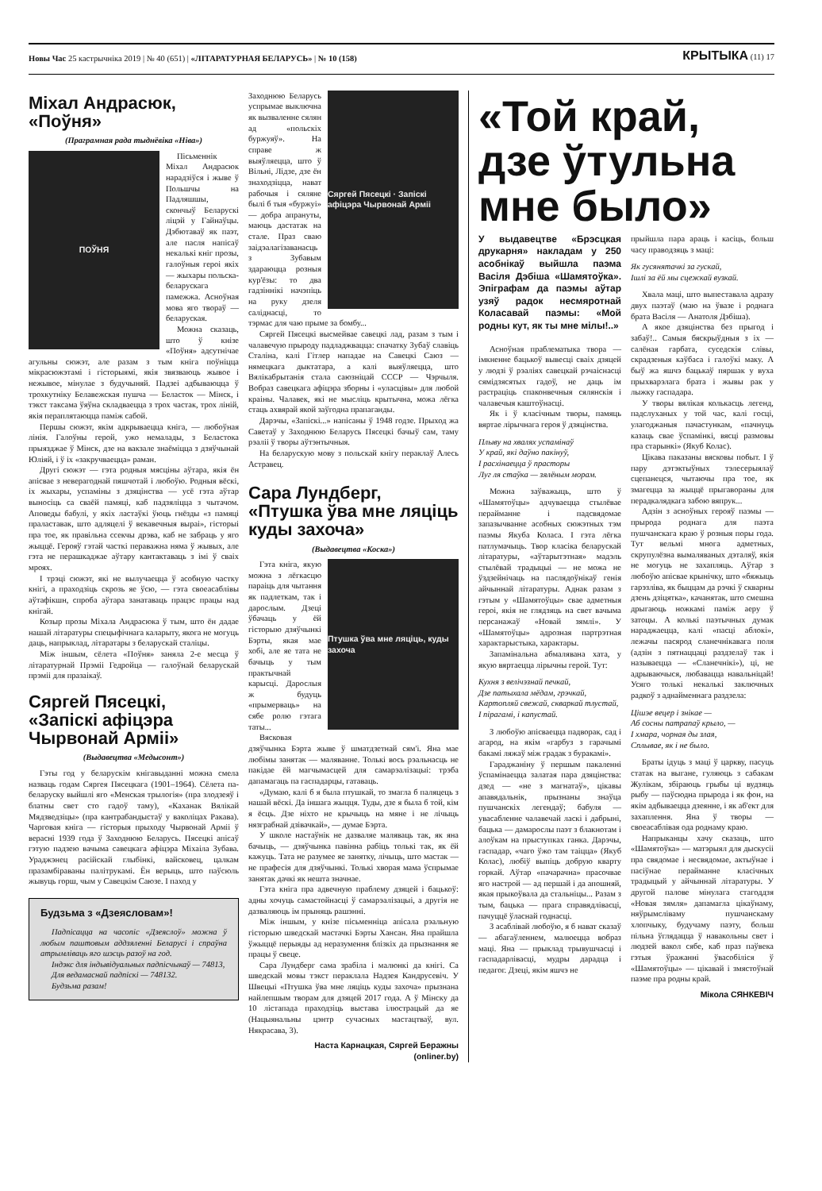Новы Час 25 кастрычніка 2019 | № 40 (651) | «ЛІТАРАТУРНАЯ БЕЛАРУСЬ» | № 10 (158) КРЫТЫКА (11) 17
Міхал Андрасюк, «Поўня»
(Праграмная рада тыднёвіка «Ніва»)
ПОЎНЯ
Пісьменнік Міхал Андрасюк нарадзіўся і жыве ў Польшчы на Падляшшы, скончыў Беларускі ліцэй у Гайнаўцы. Дэбютаваў як паэт, але пасля напісаў некалькі кніг прозы, галоўныя героі якіх — жыхары польска-беларускага памежжа. Асноўная мова яго твораў — беларуская.
Можна сказаць, што ў кнізе «Поўня» адсутнічае агульны сюжэт, але разам з тым кніга поўніцца мікрасюжэтамі і гісторыямі, якія звязваюць жывое і нежывое, мінулае з будучыняй. Падзеі адбываюцца ў трохкутніку Белавежская пушча — Беласток — Мінск, і тэкст таксама ўяўна складваецца з трох частак, трох ліній, якія пераплятаюцца паміж сабой.
Першы сюжэт, якім адкрываецца кніга, — любоўная лінія. Галоўны герой, ужо немалады, з Беластока прыязджае ў Мінск, дзе на вакзале знаёміцца з дзяўчынай Юліяй, і ў іх «закручваецца» раман.
Другі сюжэт — гэта родныя мясціны аўтара, якія ён апісвае з неверагоднай пяшчотай і любоўю. Родныя вёскі, іх жыхары, успаміны з дзяцінства — усё гэта аўтар выносіць са сваёй памяці, каб падзяліцца з чытачом. Аповеды бабулі, у якіх ластаўкі ўюць гнёзды «з памяці праластавак, што адляцелі ў векавечныя выраі», гісторыі пра тое, як правільна ссекчы дрэва, каб не забраць у яго жыццё. Герояў гэтай часткі пераважна няма ў жывых, але гэта не перашкаджае аўтару кантактаваць з імі ў сваіх мроях.
І трэці сюжэт, які не вылучаецца ў асобную частку кнігі, а праходзіць скрозь яе ўсю, — гэта своеасаблівы аўтафікшн, спроба аўтара занатаваць працэс працы над кнігай.
Козыр прозы Міхала Андрасюка ў тым, што ён дадае нашай літаратуры спецыфічнага каларыту, якога не могуць даць, напрыклад, літаратары з беларускай сталіцы.
Між іншым, сёлета «Поўня» заняла 2-е месца ў літаратурнай Прэміі Гедройца — галоўнай беларускай прэміі для празаікаў.
Сяргей Пясецкі, «Запіскі афіцэра Чырвонай Арміі»
(Выдавецтва «Медысонт»)
Гэты год у беларускім кнігавыданні можна смела назваць годам Сяргея Пясецкага (1901–1964). Сёлета па-беларуску выйшлі яго «Менская трылогія» (пра злодзеяў і блатны свет сто гадоў таму), «Каханак Вялікай Мядзведзіцы» (пра кантрабандыстаў у ваколіцах Ракава). Чарговая кніга — гісторыя прыходу Чырвонай Арміі ў верасні 1939 года ў Заходнюю Беларусь. Пясецкі апісаў гэтую падзею вачыма савецкага афіцэра Міхаіла Зубава. Ураджэнец расійскай глыбінкі, вайсковец, цалкам празамбіраваны палітрукамі. Ён верыць, што паўсюль жывуць горш, чым у Савецкім Саюзе. І паход у
Будзьма з «Дзеясловам»!
Падпісацца на часопіс «Дзеяслоў» можна ў любым паштовым аддзяленні Беларусі і спраўна атрымліваць яго шэсць разоў на год.
Індэкс для індывідуальных падпісчыкаў — 74813,
Для ведамаснай падпіскі — 748132.
Будзьма разам!
Сяргей Пясецкі · Запіскі афіцэра Чырвонай Арміі
Заходнюю Беларусь успрымае выключна як вызваленне сялян ад «польскіх буржуяў». На справе ж выяўляецца, што ў Вільні, Лідзе, дзе ён знаходзіцца, нават рабочыя і сяляне былі б тыя «буржуі» — добра апрануты, маюць дастатак на стале. Праз сваю заідэалагізаванасць з Зубавым здараюцца розныя кур'ёзы: то два гадзіннікі начэпіць на руку дзеля саліднасці, то тэрмас для чаю прыме за бомбу...
Сяргей Пясецкі высмейвае савецкі лад, разам з тым і чалавечую прыроду падладжвацца: спачатку Зубаў славіць Сталіна, калі Гітлер нападае на Савецкі Саюз — нямецкага дыктатара, а калі выяўляецца, што Вялікабрытанія стала саюзніцай СССР — Чэрчыля. Вобраз савецкага афіцэра зборны і «уласцівы» для любой краіны. Чалавек, які не мысліць крытычна, можа лёгка стаць ахвярай якой заўгодна прапаганды.
Дарэчы, «Запіскі...» напісаны ў 1948 годзе. Прыход жа Саветаў у Заходнюю Беларусь Пясецкі бачыў сам, таму рэаліі ў творы аўтэнтычныя.
На беларускую мову з польскай кнігу пераклаў Алесь Астравец.
Сара Лундберг, «Птушка ўва мне ляціць куды захоча»
(Выдавецтва «Коска»)
Птушка ўва мне ляціць, куды захоча
Гэта кніга, якую можна з лёгкасцю параіць для чытання як падлеткам, так і дарослым. Дзеці ўбачаць у ёй гісторыю дзяўчынкі Бэрты, якая мае хобі, але яе тата не бачыць у тым практычнай карысці. Дарослыя ж будуць «прымерваць» на сябе ролю гэтага таты...
Вясковая дзяўчынка Бэрта жыве ў шматдзетнай сям'і. Яна мае любімы занятак — маляванне. Толькі вось рэальнасць не пакідае ёй магчымасцей для самарэалізацыі: трэба дапамагаць па гаспадарцы, гатаваць.
«Думаю, калі б я была птушкай, то змагла б паляцець з нашай вёскі. Да іншага жыцця. Туды, дзе я была б той, кім я ёсць. Дзе ніхто не крычыць на мяне і не лічыць нязграбнай дзівачкай», — думае Бэрта.
У школе настаўнік не дазваляе маляваць так, як яна бачыць, — дзяўчынка павінна рабіць толькі так, як ёй кажуць. Тата не разумее яе занятку, лічыць, што мастак — не прафесія для дзяўчынкі. Толькі хворая мама ўспрымае занятак дачкі як нешта значнае.
Гэта кніга пра адвечную праблему дзяцей і бацькоў: адны хочуць самастойнасці ў самарэалізацыі, а другія не дазваляюць ім прыняць рашэнні.
Між іншым, у кнізе пісьменніца апісала рэальную гісторыю шведскай мастачкі Бэрты Хансан. Яна прайшла ўжыццё перыяды ад неразумення блізкіх да прызнання яе працы ў свеце.
Сара Лундберг сама зрабіла і малюнкі да кнігі. Са шведскай мовы тэкст пераклала Надзея Кандрусевіч. У Швецыі «Птушка ўва мне ляціць куды захоча» прызнана найлепшым творам для дзяцей 2017 года. А ў Мінску да 10 лістапада праходзіць выстава ілюстрацый да яе (Нацыянальны цэнтр сучасных мастацтваў, вул. Някрасава, 3).
Наста Карнацкая, Сяргей Беражны
(onliner.by)
«Той край, дзе ўтульна мне было»
У выдавецтве «Брэсцкая друкарня» накладам у 250 асобнікаў выйшла паэма Васіля Дэбіша «Шамятоўка». Эпіграфам да паэмы аўтар узяў радок несмяротнай Коласавай паэмы: «Мой родны кут, як ты мне мілы!..»
Асноўная праблематыка твора — імкненне бацькоў вывесці сваіх дзяцей у людзі ў рэаліях савецкай рэчаіснасці сямідзясятых гадоў, не даць ім растраціць спаконвечныя сялянскія і чалавечыя каштоўнасці.
Як і ў класічным творы, памяць вяртае лірычнага героя ў дзяцінства.
Плыву на хвалях успамінаў
У край, які даўно пакінуў,
І расхінаецца ў прасторы
Луг ля стаўка — зялёным морам.
Можна заўважыць, што ў «Шамятоўцы» адчуваецца стылёвае перайманне і падсвядомае запазычванне асобных сюжэтных тэм паэмы Якуба Коласа. І гэта лёгка патлумачыць. Твор класіка беларускай літаратуры, «аўтарытэтная» мадэль стылёвай традыцыі — не можа не ўздзейнічаць на паслядоўнікаў генія айчыннай літаратуры. Аднак разам з гэтым у «Шамятоўцы» свае адметныя героі, якія не глядзяць на свет вачыма персанажаў «Новай зямлі». У «Шамятоўцы» адрозная партрэтная характарыстыка, характары.
Запамінальна абмалявана хата, у якую вяртаецца лірычны герой. Тут:
Кухня з велічэзнай печкай,
Дзе патыхала мёдам, грэчкай,
Картопляй свежай, скваркай тлустай,
І пірагамі, і капустай.
З любоўю апісваецца падворак, сад і агарод, на якім «гарбуз з гарачымі бакамі ляжаў між градак з буракамі».
Гараджаніну ў першым пакаленні ўспамінаецца залатая пара дзяцінства: дзед — «не з магнатаў», цікавы апавядальнік, прызнаны знаўца пушчанскіх легендаў; бабуля — увасабленне чалавечай ласкі і дабрыні, бацька — дамарослы паэт з блакнотам і алоўкам на прыступках ганка. Дарэчы, гаспадар, «чаго ўжо там таіцца» (Якуб Колас), любіў выпіць добрую кварту горкай. Аўтар «пачарачна» прасочвае яго настрой — ад першай і да апошняй, якая прыкоўвала да стальніцы... Разам з тым, бацька — прага справядлівасці, пачуццё ўласнай годнасці.
З асаблівай любоўю, я б нават сказаў — абагаўленнем, малюецца вобраз маці. Яна — прыклад трывушчасці і гаспадарлівасці, мудры дарадца і педагог. Дзеці, якім яшчэ не
прыйшла пара араць і касіць, больш часу праводзяць з маці:
Як гусянятачкі за гускай,
Ішлі за ёй мы сцежкай вузкай.
Хвала маці, што выпеставала адразу двух паэтаў (маю на ўвазе і роднага брата Васіля — Анатоля Дэбіша).
А якое дзяцінства без прыгод і забаў!.. Самыя бяскрыўдныя з іх — салёная гарбата, суседскія слівы, скрадзеныя каўбаса і галоўкі маку. А быў жа яшчэ бацькаў пяршак у вуха прыхварэлага брата і жывы рак у лыжку гаспадара.
У творы вялікая колькасць легенд, падслуханых у той час, калі госці, улагоджаныя пачастункам, «пачнуць казаць свае ўспамінкі, вясці размовы пра старынкі» (Якуб Колас).
Цікава паказаны вясковы побыт. І ў пару дэтэктыўных тэлесерыялаў сцепанецся, чытаючы пра тое, як змагецца за жыццё прыгавораны для перадкалядкага забою вяпрук...
Адзін з асноўных герояў паэмы — прырода роднага для паэта пушчанскага краю ў розныя поры года. Тут вельмі многа адметных, скрупулёзна вымаляваных дэталяў, якія не могуць не захапляць. Аўтар з любоўю апісвае крынічку, што «бяжыць гарэзліва, як быццам да рэчкі ў скварны дзень дзіцятка», качанятак, што смешна дрыгаюць ножкамі паміж аеру ў затоцы. А колькі паэтычных думак нараджаецца, калі «пасці аблокі», лежачы пасярод сланечнікавага поля (адзін з пятнаццаці раздзелаў так і называецца — «Сланечнікі»), ці, не адрываючыся, любавацца навальніцай! Усяго толькі некалькі заключных радкоў з аднайменнага раздзела:
Цішэе вецер і знікае —
Аб сосны патрапаў крыло, —
І хмара, чорная ды злая,
Сплывае, як і не было.
Браты ідуць з маці ў царкву, пасуць статак на выгане, гуляюць з сабакам Жулікам, збіраюць грыбы ці вудзяць рыбу — паўсюдна прырода і як фон, на якім адбываецца дзеянне, і як аб'ект для захаплення. Яна ў творы — своеасаблівая ода роднаму краю.
Напрыканцы хачу сказаць, што «Шамятоўка» — матэрыял для дыскусіі пра свядомае і несвядомае, актыўнае і пасіўнае перайманне класічных традыцый у айчыннай літаратуры. У другой палове мінулага стагоддзя «Новая зямля» дапамагла цікаўнаму, няўрымсліваму пушчанскаму хлопчыку, будучаму паэту, больш пільна ўглядацца ў навакольны свет і людзей вакол сябе, каб праз паўвека гэтыя ўражанні ўвасобіліся ў «Шамятоўцы» — цікавай і змястоўнай паэме пра родны край.
Мікола СЯНКЕВІЧ